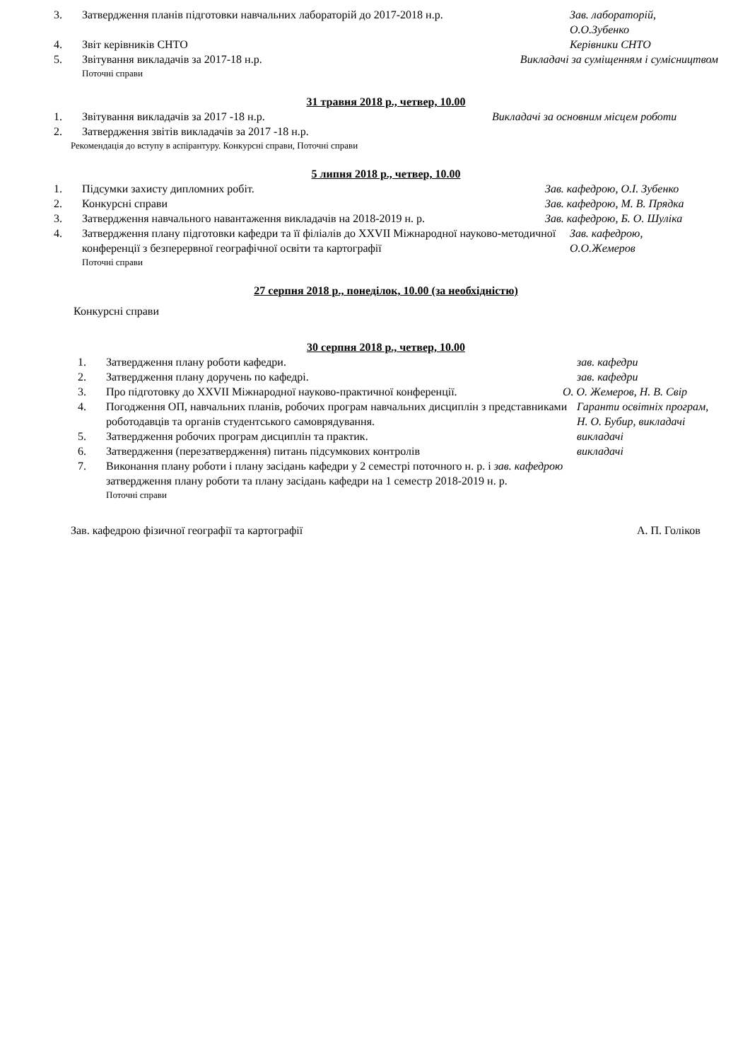3. Затвердження планів підготовки навчальних лабораторій до 2017-2018 н.р. Зав. лабораторій,
О.О.Зубенко
4. Звіт керівників СНТО Керівники СНТО
5. Звітування викладачів за 2017-18 н.р. Викладачі за суміщенням і сумісництвом
Поточні справи
31 травня 2018 р., четвер, 10.00
1. Звітування викладачів за 2017 -18 н.р. Викладачі за основним місцем роботи
2. Затвердження звітів викладачів за 2017 -18 н.р.
Рекомендація до вступу в аспірантуру. Конкурсні справи, Поточні справи
5 липня 2018 р., четвер, 10.00
1. Підсумки захисту дипломних робіт. Зав. кафедрою, О.І. Зубенко
2. Конкурсні справи Зав. кафедрою, М. В. Прядка
3. Затвердження навчального навантаження викладачів на 2018-2019 н. р. Зав. кафедрою, Б. О. Шуліка
4. Затвердження плану підготовки кафедри та її філіалів до XXVII Міжнародної науково-методичної конференції з безперервної географічної освіти та картографії Зав. кафедрою,
О.О.Жемеров
Поточні справи
27 серпня 2018 р., понеділок, 10.00 (за необхідністю)
Конкурсні справи
30 серпня 2018 р., четвер, 10.00
1. Затвердження плану роботи кафедри. зав. кафедри
2. Затвердження плану доручень по кафедрі. зав. кафедри
3. Про підготовку до XXVII Міжнародної науково-практичної конференції. О. О. Жемеров, Н. В. Свір
4. Погодження ОП, навчальних планів, робочих програм навчальних дисциплін з представниками роботодавців та органів студентського самоврядування. Гаранти освітніх програм, Н. О. Бубир, викладачі
5. Затвердження робочих програм дисциплін та практик. викладачі
6. Затвердження (перезатвердження) питань підсумкових контролів викладачі
7. Виконання плану роботи і плану засідань кафедри у 2 семестрі поточного н. р. і зав. кафедрою
затвердження плану роботи та плану засідань кафедри на 1 семестр 2018-2019 н. р.
Поточні справи
Зав. кафедрою фізичної географії та картографії А. П. Голіков